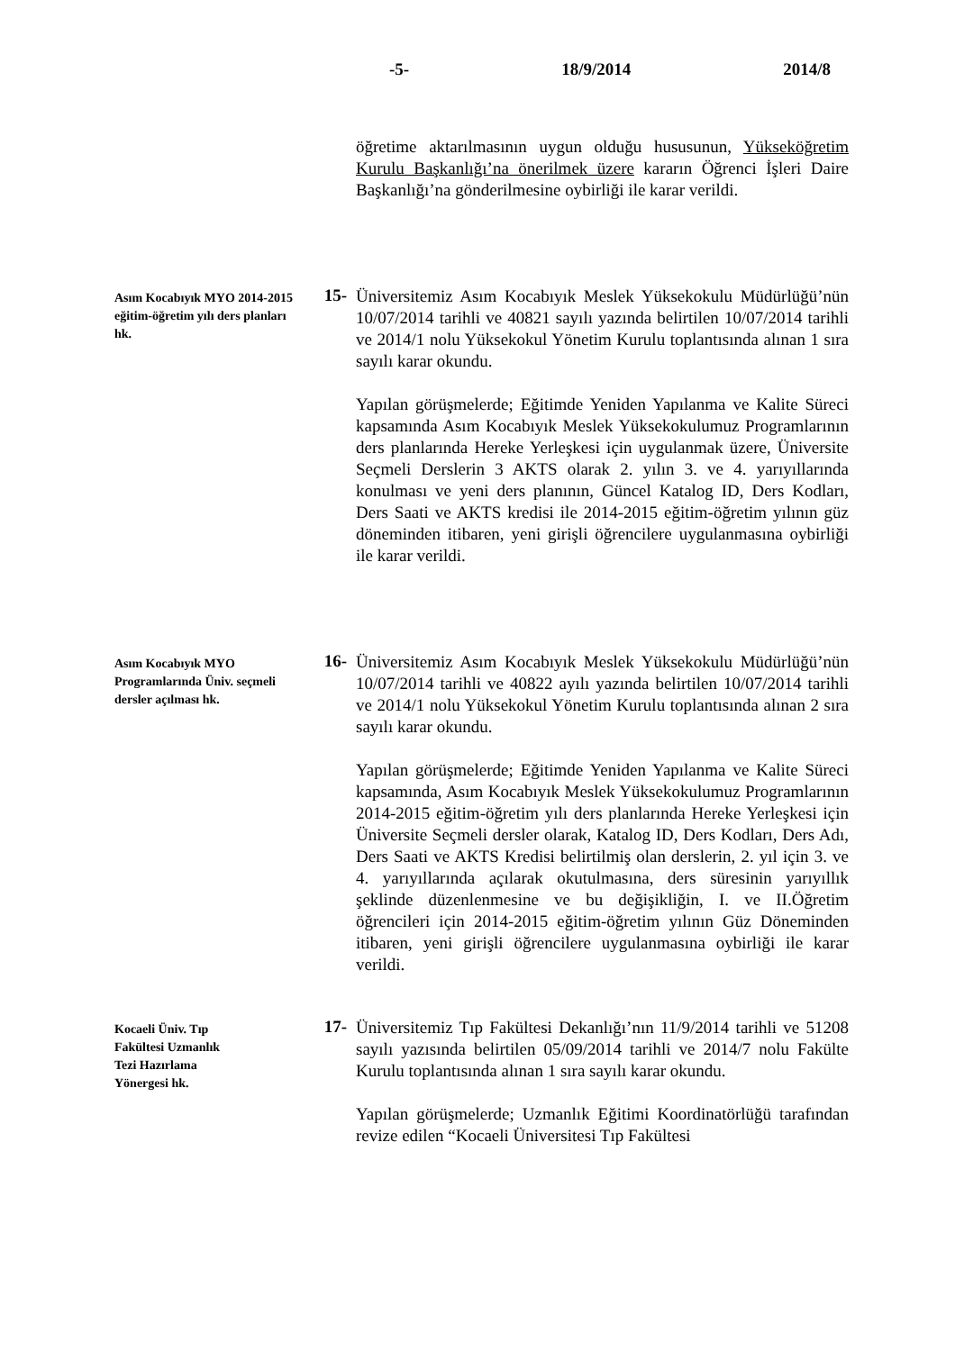-5- 18/9/2014 2014/8
öğretime aktarılmasının uygun olduğu hususunun, Yükseköğretim Kurulu Başkanlığı’na önerilmek üzere kararın Öğrenci İşleri Daire Başkanlığı’na gönderilmesine oybirliği ile karar verildi.
Asım Kocabıyık MYO 2014-2015 eğitim-öğretim yılı ders planları hk.
15-
Üniversitemiz Asım Kocabıyık Meslek Yüksekokulu Müdürlüğü’nün 10/07/2014 tarihli ve 40821 sayılı yazında belirtilen 10/07/2014 tarihli ve 2014/1 nolu Yüksekokul Yönetim Kurulu toplantısında alınan 1 sıra sayılı karar okundu.
Yapılan görüşmelerde; Eğitimde Yeniden Yapılanma ve Kalite Süreci kapsamında Asım Kocabıyık Meslek Yüksekokulumuz Programlarının ders planlarında Hereke Yerleşkesi için uygulanmak üzere, Üniversite Seçmeli Derslerin 3 AKTS olarak 2. yılın 3. ve 4. yarıyıllarında konulması ve yeni ders planının, Güncel Katalog ID, Ders Kodları, Ders Saati ve AKTS kredisi ile 2014-2015 eğitim-öğretim yılının güz döneminden itibaren, yeni girişli öğrencilere uygulanmasına oybirliği ile karar verildi.
Asım Kocabıyık MYO Programlarında Üniv. seçmeli dersler açılması hk.
16-
Üniversitemiz Asım Kocabıyık Meslek Yüksekokulu Müdürlüğü’nün 10/07/2014 tarihli ve 40822 ayılı yazında belirtilen 10/07/2014 tarihli ve 2014/1 nolu Yüksekokul Yönetim Kurulu toplantısında alınan 2 sıra sayılı karar okundu.
Yapılan görüşmelerde; Eğitimde Yeniden Yapılanma ve Kalite Süreci kapsamında, Asım Kocabıyık Meslek Yüksekokulumuz Programlarının 2014-2015 eğitim-öğretim yılı ders planlarında Hereke Yerleşkesi için Üniversite Seçmeli dersler olarak, Katalog ID, Ders Kodları, Ders Adı, Ders Saati ve AKTS Kredisi belirtilmiş olan derslerin, 2. yıl için 3. ve 4. yarıyıllarında açılarak okutulmasına, ders süresinin yarıyıllık şeklinde düzenlenmesine ve bu değişikliğin, I. ve II.Öğretim öğrencileri için 2014-2015 eğitim-öğretim yılının Güz Döneminden itibaren, yeni girişli öğrencilere uygulanmasına oybirliği ile karar verildi.
Kocaeli Üniv. Tıp
Fakültesi Uzmanlık
Tezi Hazırlama
Yönergesi hk.
17-
Üniversitemiz Tıp Fakültesi Dekanlığı’nın 11/9/2014 tarihli ve 51208 sayılı yazısında belirtilen 05/09/2014 tarihli ve 2014/7 nolu Fakülte Kurulu toplantısında alınan 1 sıra sayılı karar okundu.
Yapılan görüşmelerde; Uzmanlık Eğitimi Koordinatörlüğü tarafından revize edilen “Kocaeli Üniversitesi Tıp Fakültesi